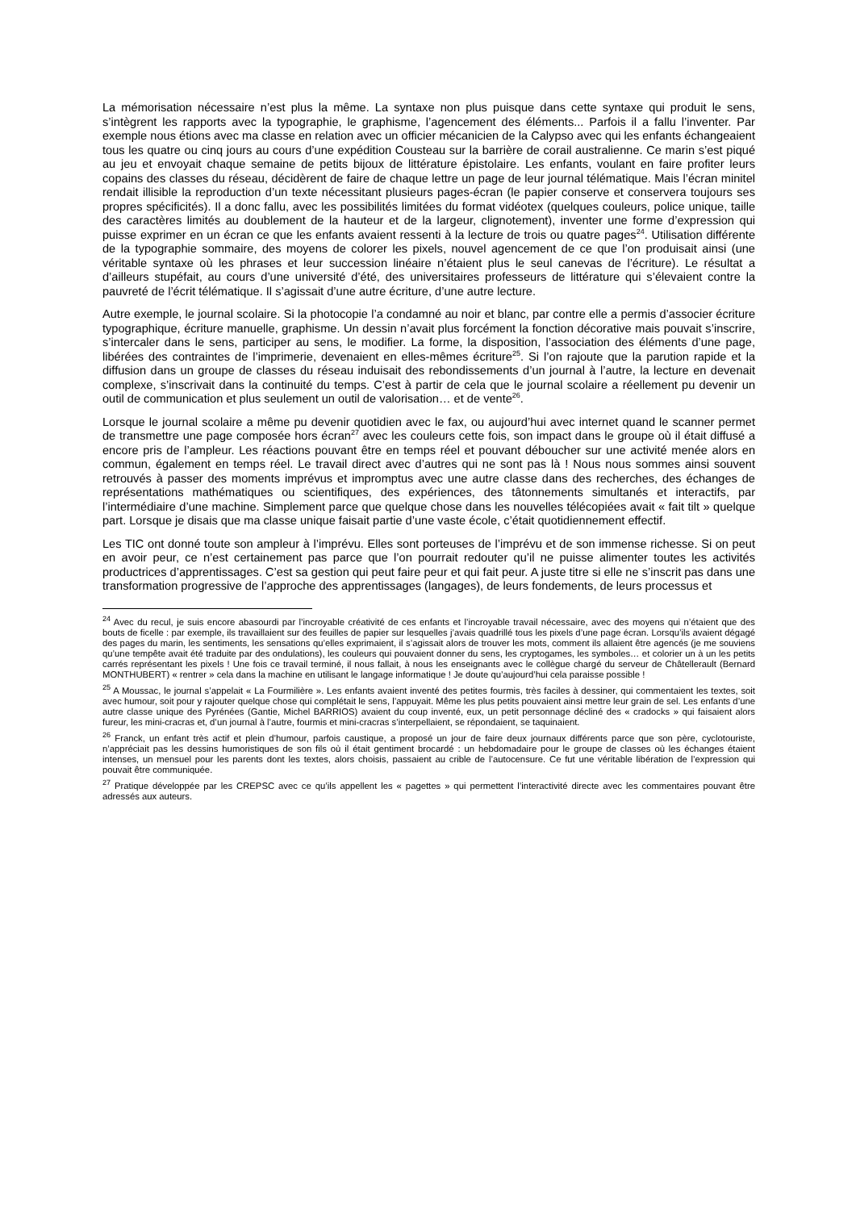La mémorisation nécessaire n’est plus la même. La syntaxe non plus puisque dans cette syntaxe qui produit le sens, s’intègrent les rapports avec la typographie, le graphisme, l’agencement des éléments... Parfois il a fallu l’inventer. Par exemple nous étions avec ma classe en relation avec un officier mécanicien de la Calypso avec qui les enfants échangeaient tous les quatre ou cinq jours au cours d’une expédition Cousteau sur la barrière de corail australienne. Ce marin s’est piqué au jeu et envoyait chaque semaine de petits bijoux de littérature épistolaire. Les enfants, voulant en faire profiter leurs copains des classes du réseau, décidèrent de faire de chaque lettre un page de leur journal télématique. Mais l’écran minitel rendait illisible la reproduction d’un texte nécessitant plusieurs pages-écran (le papier conserve et conservera toujours ses propres spécificités). Il a donc fallu, avec les possibilités limitées du format vidéotex (quelques couleurs, police unique, taille des caractères limités au doublement de la hauteur et de la largeur, clignotement), inventer une forme d’expression qui puisse exprimer en un écran ce que les enfants avaient ressenti à la lecture de trois ou quatre pages<sup>24</sup>. Utilisation différente de la typographie sommaire, des moyens de colorer les pixels, nouvel agencement de ce que l’on produisait ainsi (une véritable syntaxe où les phrases et leur succession linéaire n’étaient plus le seul canevas de l’écriture). Le résultat a d’ailleurs stupéfait, au cours d’une université d’été, des universitaires professeurs de littérature qui s’élevaient contre la pauvreté de l’écrit télématique. Il s’agissait d’une autre écriture, d’une autre lecture.
Autre exemple, le journal scolaire. Si la photocopie l’a condamné au noir et blanc, par contre elle a permis d’associer écriture typographique, écriture manuelle, graphisme. Un dessin n’avait plus forcément la fonction décorative mais pouvait s’inscrire, s’intercaler dans le sens, participer au sens, le modifier. La forme, la disposition, l’association des éléments d’une page, libérées des contraintes de l’imprimerie, devenaient en elles-mêmes écriture<sup>25</sup>. Si l’on rajoute que la parution rapide et la diffusion dans un groupe de classes du réseau induisait des rebondissements d’un journal à l’autre, la lecture en devenait complexe, s’inscrivait dans la continuité du temps. C’est à partir de cela que le journal scolaire a réellement pu devenir un outil de communication et plus seulement un outil de valorisation… et de vente<sup>26</sup>.
Lorsque le journal scolaire a même pu devenir quotidien avec le fax, ou aujourd’hui avec internet quand le scanner permet de transmettre une page composée hors écran<sup>27</sup> avec les couleurs cette fois, son impact dans le groupe où il était diffusé a encore pris de l’ampleur. Les réactions pouvant être en temps réel et pouvant déboucher sur une activité menée alors en commun, également en temps réel. Le travail direct avec d’autres qui ne sont pas là ! Nous nous sommes ainsi souvent retrouvés à passer des moments imprévus et impromptus avec une autre classe dans des recherches, des échanges de représentations mathématiques ou scientifiques, des expériences, des tâtonnements simultanés et interactifs, par l’intermédiaire d’une machine. Simplement parce que quelque chose dans les nouvelles télécopiées avait « fait tilt » quelque part. Lorsque je disais que ma classe unique faisait partie d’une vaste école, c’était quotidiennement effectif.
Les TIC ont donné toute son ampleur à l’imprévu. Elles sont porteuses de l’imprévu et de son immense richesse. Si on peut en avoir peur, ce n’est certainement pas parce que l’on pourrait redouter qu’il ne puisse alimenter toutes les activités productrices d’apprentissages. C’est sa gestion qui peut faire peur et qui fait peur. A juste titre si elle ne s’inscrit pas dans une transformation progressive de l’approche des apprentissages (langages), de leurs fondements, de leurs processus et
<sup>24</sup> Avec du recul, je suis encore abasourdi par l’incroyable créativité de ces enfants et l’incroyable travail nécessaire, avec des moyens qui n’étaient que des bouts de ficelle : par exemple, ils travaillaient sur des feuilles de papier sur lesquelles j’avais quadrillé tous les pixels d’une page écran. Lorsqu’ils avaient dégagé des pages du marin, les sentiments, les sensations qu’elles exprimaient, il s’agissait alors de trouver les mots, comment ils allaient être agencés (je me souviens qu’une tempête avait été traduite par des ondulations), les couleurs qui pouvaient donner du sens, les cryptogames, les symboles… et colorier un à un les petits carrés représentant les pixels ! Une fois ce travail terminé, il nous fallait, à nous les enseignants avec le collègue chargé du serveur de Châtellerault (Bernard MONTHUBERT) « rentrer » cela dans la machine en utilisant le langage informatique ! Je doute qu’aujourd’hui cela paraisse possible !
<sup>25</sup> A Moussac, le journal s’appelait « La Fourmilière ». Les enfants avaient inventé des petites fourmis, très faciles à dessiner, qui commentaient les textes, soit avec humour, soit pour y rajouter quelque chose qui complétait le sens, l’appuyait. Même les plus petits pouvaient ainsi mettre leur grain de sel. Les enfants d’une autre classe unique des Pyrénées (Gantie, Michel BARRIOS) avaient du coup inventé, eux, un petit personnage décliné des « cradocks » qui faisaient alors fureur, les mini-cracras et, d’un journal à l’autre, fourmis et mini-cracras s’interpellaient, se répondaient, se taquinaient.
<sup>26</sup> Franck, un enfant très actif et plein d’humour, parfois caustique, a proposé un jour de faire deux journaux différents parce que son père, cyclotouriste, n’appréciait pas les dessins humoristiques de son fils où il était gentiment brocardé : un hebdomadaire pour le groupe de classes où les échanges étaient intenses, un mensuel pour les parents dont les textes, alors choisis, passaient au crible de l’autocensure. Ce fut une véritable libération de l’expression qui pouvait être communiquée.
<sup>27</sup> Pratique développée par les CREPSC avec ce qu’ils appellent les « pagettes » qui permettent l’interactivité directe avec les commentaires pouvant être adressés aux auteurs.